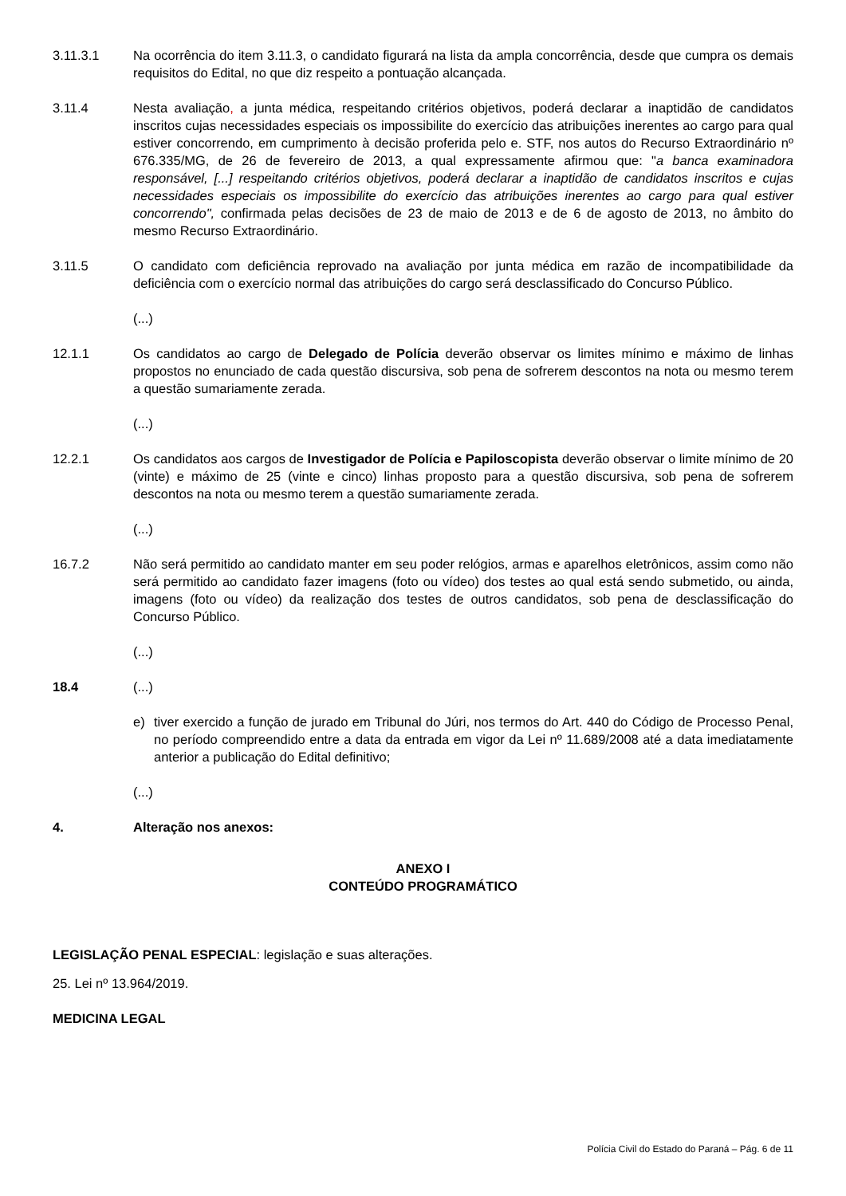3.11.3.1 Na ocorrência do item 3.11.3, o candidato figurará na lista da ampla concorrência, desde que cumpra os demais requisitos do Edital, no que diz respeito a pontuação alcançada.
3.11.4 Nesta avaliação, a junta médica, respeitando critérios objetivos, poderá declarar a inaptidão de candidatos inscritos cujas necessidades especiais os impossibilite do exercício das atribuições inerentes ao cargo para qual estiver concorrendo, em cumprimento à decisão proferida pelo e. STF, nos autos do Recurso Extraordinário nº 676.335/MG, de 26 de fevereiro de 2013, a qual expressamente afirmou que: "a banca examinadora responsável, [...] respeitando critérios objetivos, poderá declarar a inaptidão de candidatos inscritos e cujas necessidades especiais os impossibilite do exercício das atribuições inerentes ao cargo para qual estiver concorrendo", confirmada pelas decisões de 23 de maio de 2013 e de 6 de agosto de 2013, no âmbito do mesmo Recurso Extraordinário.
3.11.5 O candidato com deficiência reprovado na avaliação por junta médica em razão de incompatibilidade da deficiência com o exercício normal das atribuições do cargo será desclassificado do Concurso Público.
(...)
12.1.1 Os candidatos ao cargo de Delegado de Polícia deverão observar os limites mínimo e máximo de linhas propostos no enunciado de cada questão discursiva, sob pena de sofrerem descontos na nota ou mesmo terem a questão sumariamente zerada.
(...)
12.2.1 Os candidatos aos cargos de Investigador de Polícia e Papiloscopista deverão observar o limite mínimo de 20 (vinte) e máximo de 25 (vinte e cinco) linhas proposto para a questão discursiva, sob pena de sofrerem descontos na nota ou mesmo terem a questão sumariamente zerada.
(...)
16.7.2 Não será permitido ao candidato manter em seu poder relógios, armas e aparelhos eletrônicos, assim como não será permitido ao candidato fazer imagens (foto ou vídeo) dos testes ao qual está sendo submetido, ou ainda, imagens (foto ou vídeo) da realização dos testes de outros candidatos, sob pena de desclassificação do Concurso Público.
(...)
18.4 (...)
e) tiver exercido a função de jurado em Tribunal do Júri, nos termos do Art. 440 do Código de Processo Penal, no período compreendido entre a data da entrada em vigor da Lei nº 11.689/2008 até a data imediatamente anterior a publicação do Edital definitivo;
(...)
4. Alteração nos anexos:
ANEXO I
CONTEÚDO PROGRAMÁTICO
LEGISLAÇÃO PENAL ESPECIAL: legislação e suas alterações.
25. Lei nº 13.964/2019.
MEDICINA LEGAL
Polícia Civil do Estado do Paraná – Pág. 6 de 11